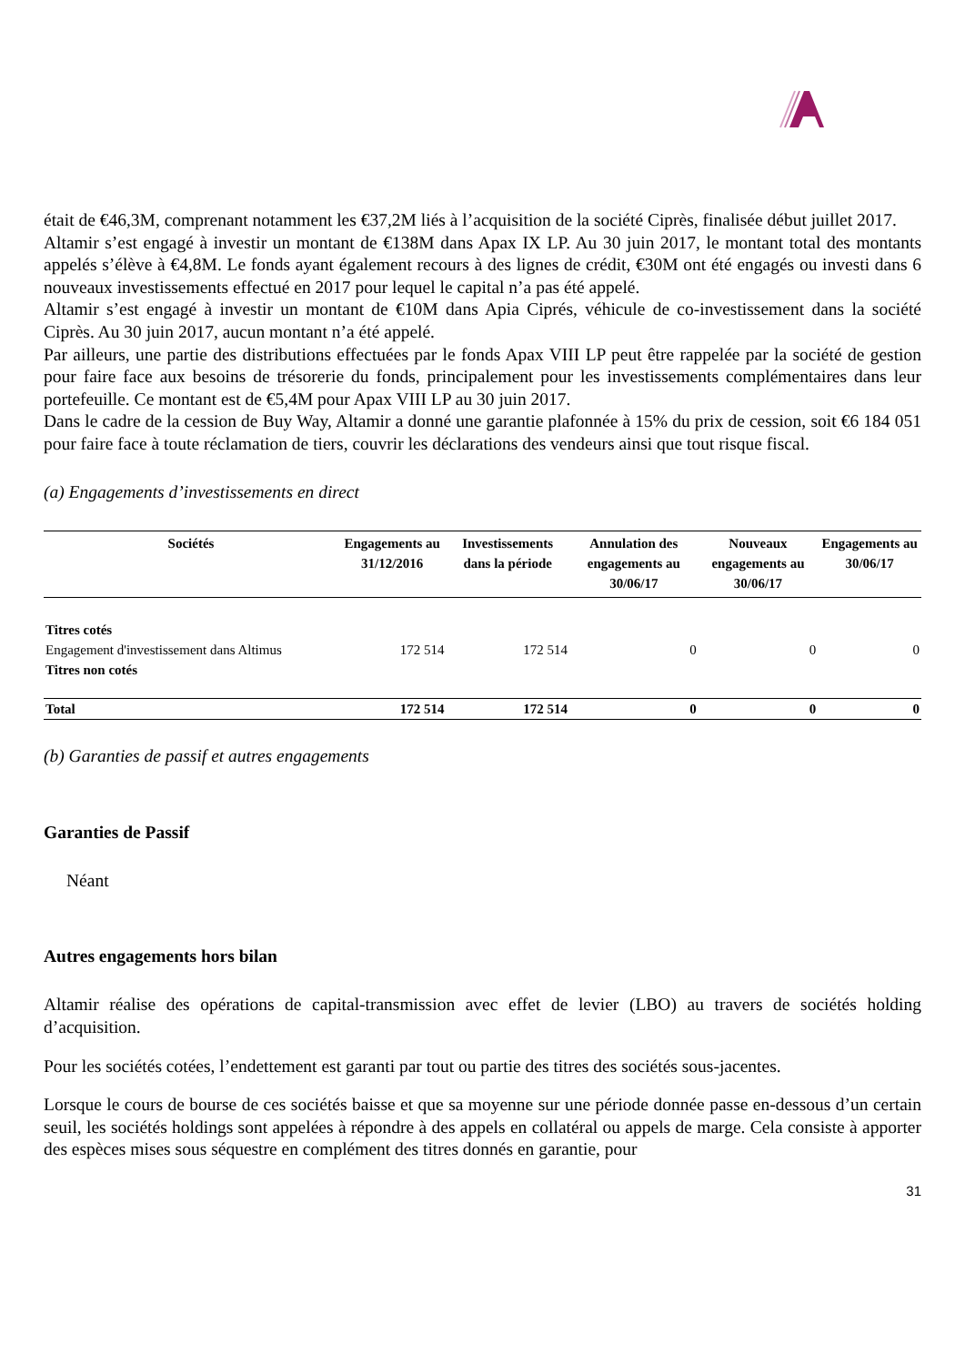était de €46,3M, comprenant notamment les €37,2M liés à l’acquisition de la société Ciprès, finalisée début juillet 2017.
Altamir s’est engagé à investir un montant de €138M dans Apax IX LP. Au 30 juin 2017, le montant total des montants appelés s’élève à €4,8M. Le fonds ayant également recours à des lignes de crédit, €30M ont été engagés ou investi dans 6 nouveaux investissements effectué en 2017 pour lequel le capital n’a pas été appelé.
Altamir s’est engagé à investir un montant de €10M dans Apia Ciprés, véhicule de co-investissement dans la société Ciprès. Au 30 juin 2017, aucun montant n’a été appelé.
Par ailleurs, une partie des distributions effectuées par le fonds Apax VIII LP peut être rappelée par la société de gestion pour faire face aux besoins de trésorerie du fonds, principalement pour les investissements complémentaires dans leur portefeuille. Ce montant est de €5,4M pour Apax VIII LP au 30 juin 2017.
Dans le cadre de la cession de Buy Way, Altamir a donné une garantie plafonnée à 15% du prix de cession, soit €6 184 051 pour faire face à toute réclamation de tiers, couvrir les déclarations des vendeurs ainsi que tout risque fiscal.
(a) Engagements d’investissements en direct
| Sociétés | Engagements au 31/12/2016 | Investissements dans la période | Annulation des engagements au 30/06/17 | Nouveaux engagements au 30/06/17 | Engagements au 30/06/17 |
| --- | --- | --- | --- | --- | --- |
| Titres cotés | | | | | |
| Engagement d'investissement dans Altimus | 172 514 | 172 514 | 0 | 0 | 0 |
| Titres non cotés | | | | | |
| Total | 172 514 | 172 514 | 0 | 0 | 0 |
(b) Garanties de passif et autres engagements
Garanties de Passif
Néant
Autres engagements hors bilan
Altamir réalise des opérations de capital-transmission avec effet de levier (LBO) au travers de sociétés holding d’acquisition.
Pour les sociétés cotées, l’endettement est garanti par tout ou partie des titres des sociétés sous-jacentes.
Lorsque le cours de bourse de ces sociétés baisse et que sa moyenne sur une période donnée passe en-dessous d’un certain seuil, les sociétés holdings sont appelées à répondre à des appels en collatéral ou appels de marge. Cela consiste à apporter des espèces mises sous séquestre en complément des titres donnés en garantie, pour
31